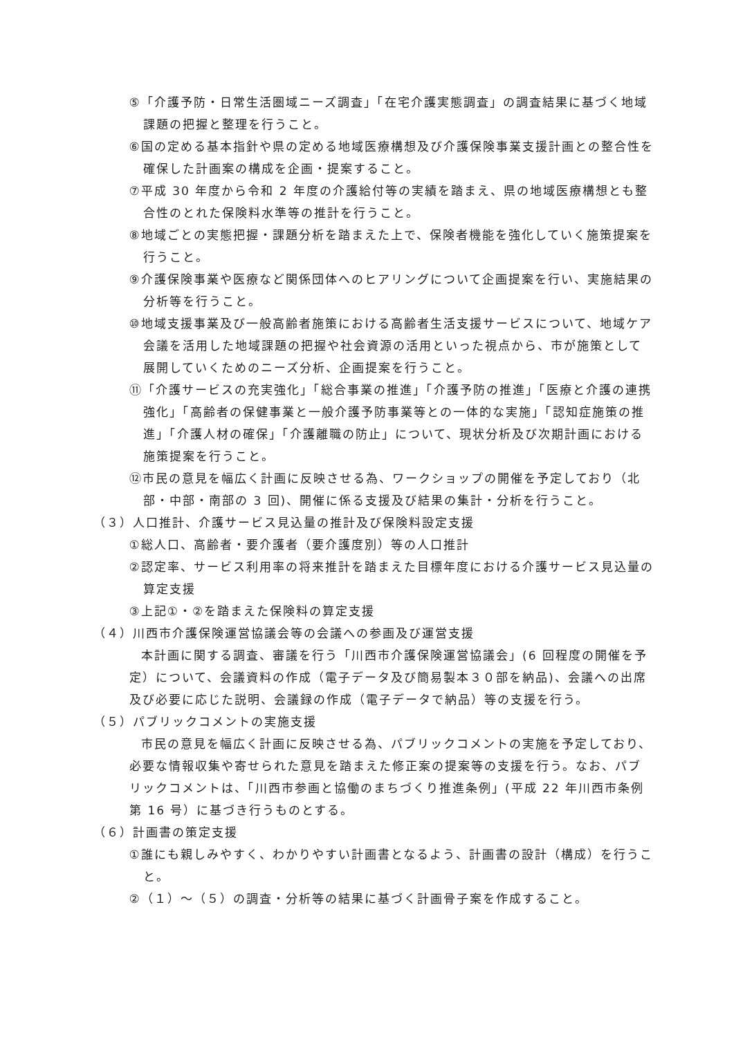⑤「介護予防・日常生活圏域ニーズ調査」「在宅介護実態調査」の調査結果に基づく地域課題の把握と整理を行うこと。
⑥国の定める基本指針や県の定める地域医療構想及び介護保険事業支援計画との整合性を確保した計画案の構成を企画・提案すること。
⑦平成 30 年度から令和 2 年度の介護給付等の実績を踏まえ、県の地域医療構想とも整合性のとれた保険料水準等の推計を行うこと。
⑧地域ごとの実態把握・課題分析を踏まえた上で、保険者機能を強化していく施策提案を行うこと。
⑨介護保険事業や医療など関係団体へのヒアリングについて企画提案を行い、実施結果の分析等を行うこと。
⑩地域支援事業及び一般高齢者施策における高齢者生活支援サービスについて、地域ケア会議を活用した地域課題の把握や社会資源の活用といった視点から、市が施策として展開していくためのニーズ分析、企画提案を行うこと。
⑪「介護サービスの充実強化」「総合事業の推進」「介護予防の推進」「医療と介護の連携強化」「高齢者の保健事業と一般介護予防事業等との一体的な実施」「認知症施策の推進」「介護人材の確保」「介護離職の防止」について、現状分析及び次期計画における施策提案を行うこと。
⑫市民の意見を幅広く計画に反映させる為、ワークショップの開催を予定しており（北部・中部・南部の 3 回)、開催に係る支援及び結果の集計・分析を行うこと。
（３）人口推計、介護サービス見込量の推計及び保険料設定支援
①総人口、高齢者・要介護者（要介護度別）等の人口推計
②認定率、サービス利用率の将来推計を踏まえた目標年度における介護サービス見込量の算定支援
③上記①・②を踏まえた保険料の算定支援
（４）川西市介護保険運営協議会等の会議への参画及び運営支援
本計画に関する調査、審議を行う「川西市介護保険運営協議会」(6 回程度の開催を予定）について、会議資料の作成（電子データ及び簡易製本３０部を納品)、会議への出席及び必要に応じた説明、会議録の作成（電子データで納品）等の支援を行う。
（５）パブリックコメントの実施支援
市民の意見を幅広く計画に反映させる為、パブリックコメントの実施を予定しており、必要な情報収集や寄せられた意見を踏まえた修正案の提案等の支援を行う。なお、パブリックコメントは、「川西市参画と協働のまちづくり推進条例」(平成 22 年川西市条例第 16 号）に基づき行うものとする。
（６）計画書の策定支援
①誰にも親しみやすく、わかりやすい計画書となるよう、計画書の設計（構成）を行うこと。
②（１）～（５）の調査・分析等の結果に基づく計画骨子案を作成すること。